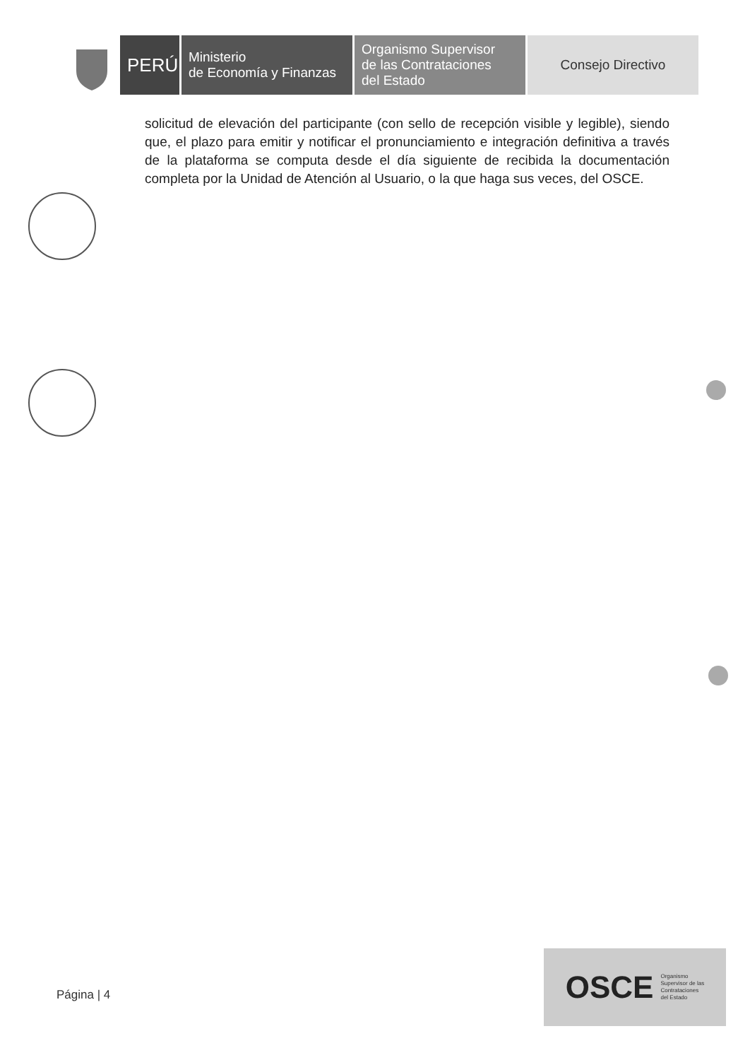PERÚ
Ministerio
de Economía y Finanzas
Organismo Supervisor
de las Contrataciones
del Estado
Consejo Directivo
solicitud de elevación del participante (con sello de recepción visible y legible), siendo que, el plazo para emitir y notificar el pronunciamiento e integración definitiva a través de la plataforma se computa desde el día siguiente de recibida la documentación completa por la Unidad de Atención al Usuario, o la que haga sus veces, del OSCE.
Página | 4
OSCE Organismo
Supervisor de las
Contrataciones
del Estado